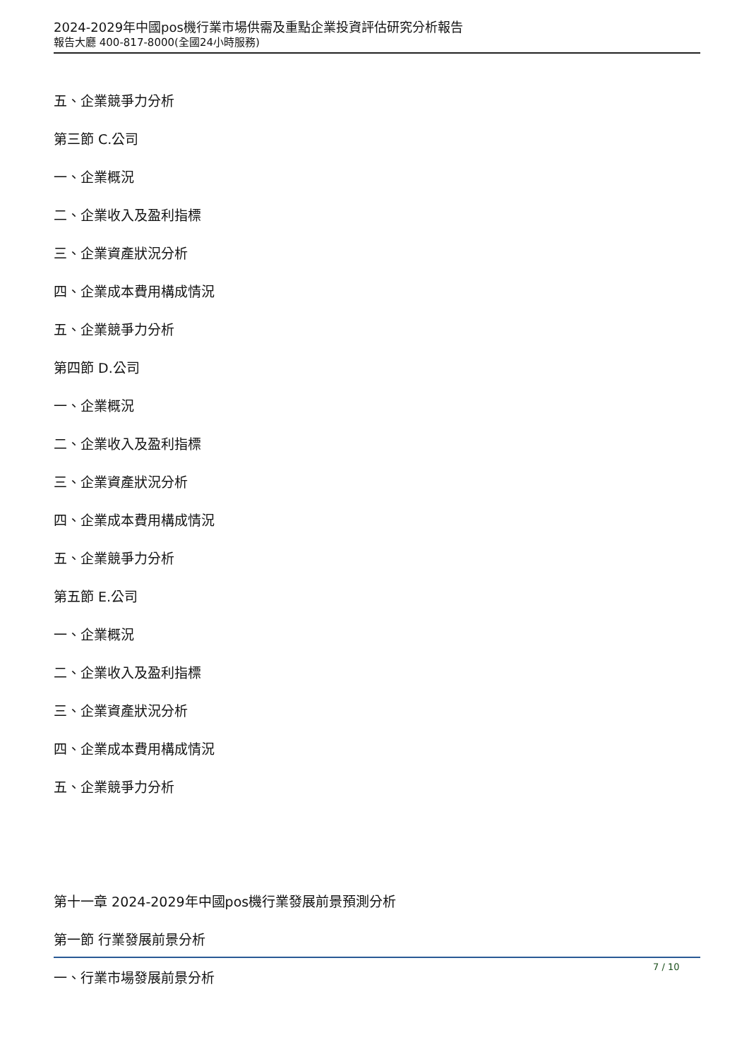2024-2029年中國pos機行業市場供需及重點企業投資評估研究分析報告
報告大廳 400-817-8000(全國24小時服務)
五、企業競爭力分析
第三節 C.公司
一、企業概況
二、企業收入及盈利指標
三、企業資產狀況分析
四、企業成本費用構成情況
五、企業競爭力分析
第四節 D.公司
一、企業概況
二、企業收入及盈利指標
三、企業資產狀況分析
四、企業成本費用構成情況
五、企業競爭力分析
第五節 E.公司
一、企業概況
二、企業收入及盈利指標
三、企業資產狀況分析
四、企業成本費用構成情況
五、企業競爭力分析
第十一章 2024-2029年中國pos機行業發展前景預測分析
第一節 行業發展前景分析
一、行業市場發展前景分析
7 / 10